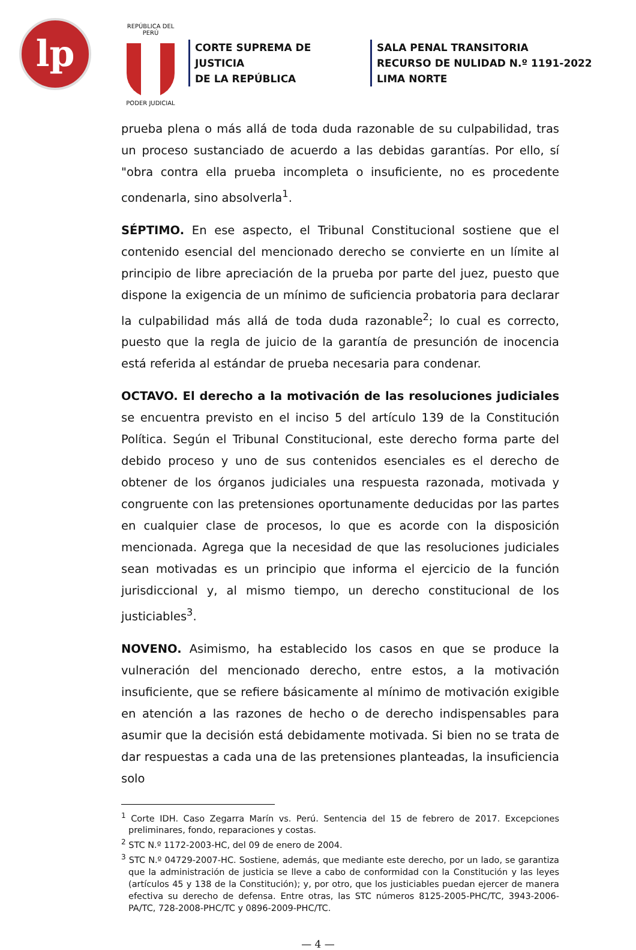lp
REPÚBLICA DEL PERÚ
PODER JUDICIAL
CORTE SUPREMA DE JUSTICIA
DE LA REPÚBLICA
SALA PENAL TRANSITORIA
RECURSO DE NULIDAD N.º 1191-2022
LIMA NORTE
prueba plena o más allá de toda duda razonable de su culpabilidad, tras un proceso sustanciado de acuerdo a las debidas garantías. Por ello, sí "obra contra ella prueba incompleta o insuficiente, no es procedente condenarla, sino absolverla<sup>1</sup>.
SÉPTIMO. En ese aspecto, el Tribunal Constitucional sostiene que el contenido esencial del mencionado derecho se convierte en un límite al principio de libre apreciación de la prueba por parte del juez, puesto que dispone la exigencia de un mínimo de suficiencia probatoria para declarar la culpabilidad más allá de toda duda razonable<sup>2</sup>; lo cual es correcto, puesto que la regla de juicio de la garantía de presunción de inocencia está referida al estándar de prueba necesaria para condenar.
OCTAVO. El derecho a la motivación de las resoluciones judiciales se encuentra previsto en el inciso 5 del artículo 139 de la Constitución Política. Según el Tribunal Constitucional, este derecho forma parte del debido proceso y uno de sus contenidos esenciales es el derecho de obtener de los órganos judiciales una respuesta razonada, motivada y congruente con las pretensiones oportunamente deducidas por las partes en cualquier clase de procesos, lo que es acorde con la disposición mencionada. Agrega que la necesidad de que las resoluciones judiciales sean motivadas es un principio que informa el ejercicio de la función jurisdiccional y, al mismo tiempo, un derecho constitucional de los justiciables<sup>3</sup>.
NOVENO. Asimismo, ha establecido los casos en que se produce la vulneración del mencionado derecho, entre estos, a la motivación insuficiente, que se refiere básicamente al mínimo de motivación exigible en atención a las razones de hecho o de derecho indispensables para asumir que la decisión está debidamente motivada. Si bien no se trata de dar respuestas a cada una de las pretensiones planteadas, la insuficiencia solo
<sup>1</sup> Corte IDH. Caso Zegarra Marín vs. Perú. Sentencia del 15 de febrero de 2017. Excepciones preliminares, fondo, reparaciones y costas.
<sup>2</sup> STC N.º 1172-2003-HC, del 09 de enero de 2004.
<sup>3</sup> STC N.º 04729-2007-HC. Sostiene, además, que mediante este derecho, por un lado, se garantiza que la administración de justicia se lleve a cabo de conformidad con la Constitución y las leyes (artículos 45 y 138 de la Constitución); y, por otro, que los justiciables puedan ejercer de manera efectiva su derecho de defensa. Entre otras, las STC números 8125-2005-PHC/TC, 3943-2006-PA/TC, 728-2008-PHC/TC y 0896-2009-PHC/TC.
— 4 —